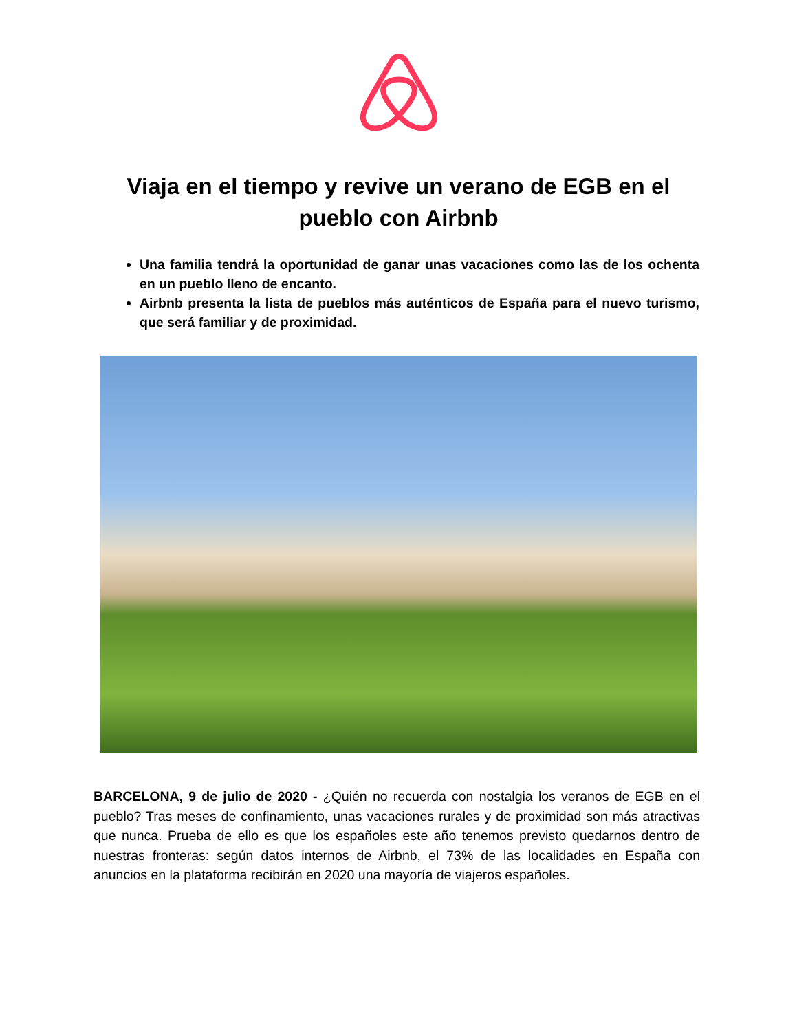Viaja en el tiempo y revive un verano de EGB en el pueblo con Airbnb
Una familia tendrá la oportunidad de ganar unas vacaciones como las de los ochenta en un pueblo lleno de encanto.
Airbnb presenta la lista de pueblos más auténticos de España para el nuevo turismo, que será familiar y de proximidad.
BARCELONA, 9 de julio de 2020 - ¿Quién no recuerda con nostalgia los veranos de EGB en el pueblo? Tras meses de confinamiento, unas vacaciones rurales y de proximidad son más atractivas que nunca. Prueba de ello es que los españoles este año tenemos previsto quedarnos dentro de nuestras fronteras: según datos internos de Airbnb, el 73% de las localidades en España con anuncios en la plataforma recibirán en 2020 una mayoría de viajeros españoles.